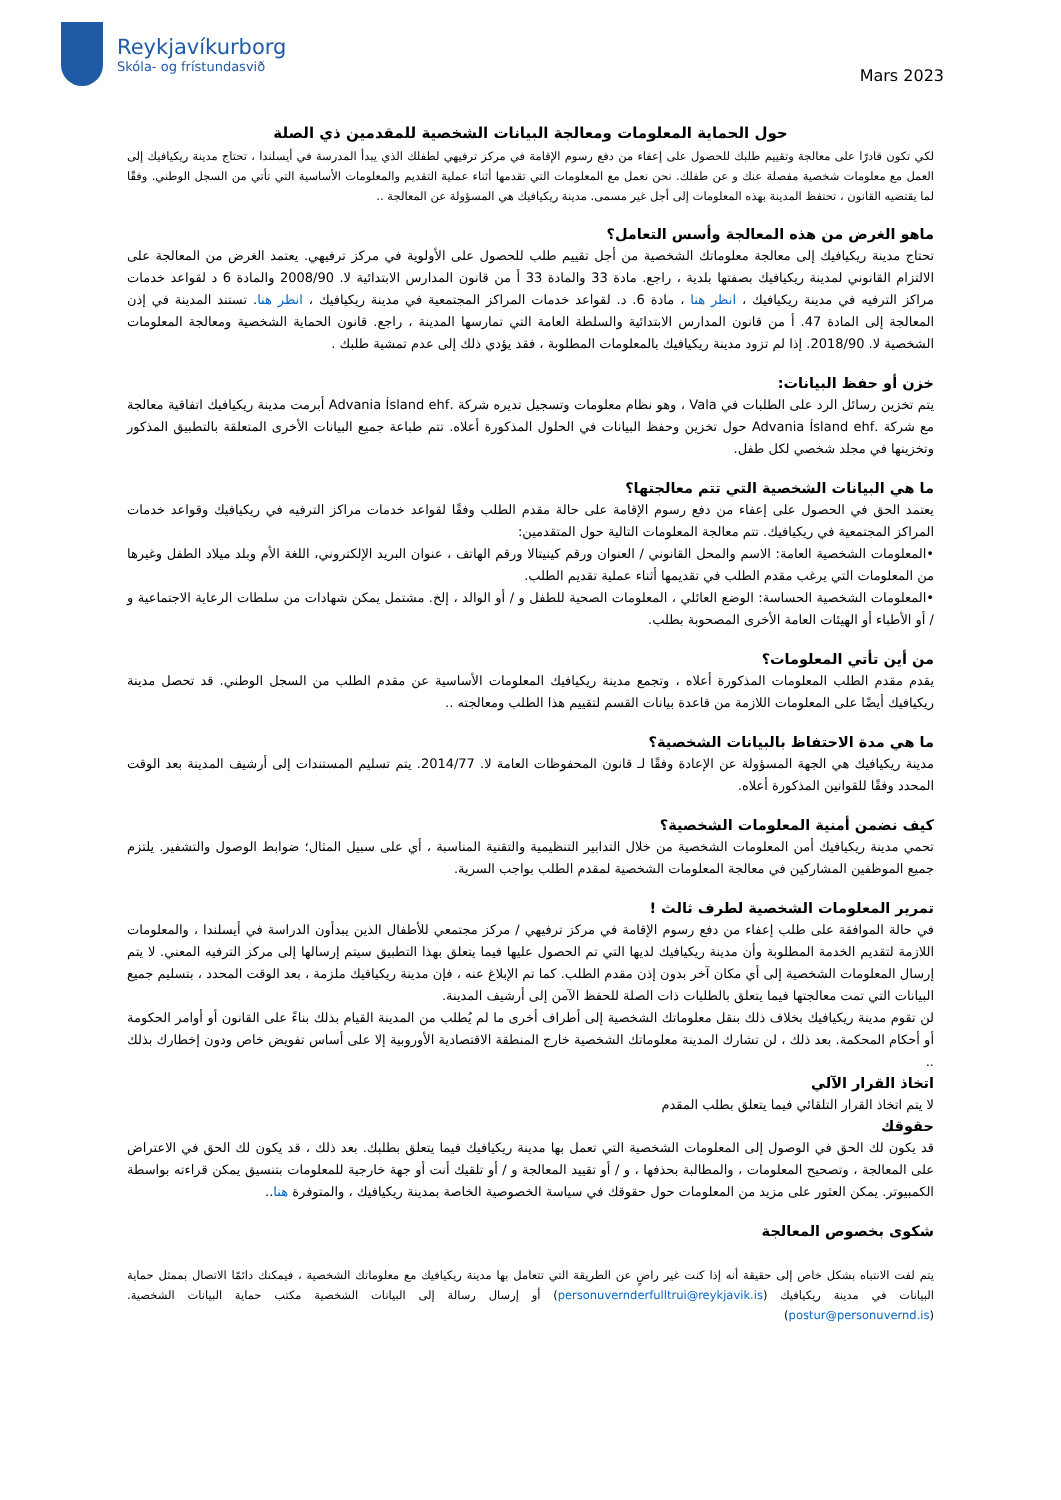Reykjavíkurborg
Skóla- og frístundasvið
Mars 2023
حول الحماية المعلومات ومعالجة البيانات الشخصية للمقدمين ذي الصلة
لكي تكون قادرًا على معالجة وتقييم طلبك للحصول على إعفاء من دفع رسوم الإقامة في مركز ترفيهي لطفلك الذي يبدأ المدرسة في أيسلندا ، تحتاج مدينة ريكيافيك إلى العمل مع معلومات شخصية مفصلة عنك و عن طفلك. نحن نعمل مع المعلومات التي تقدمها أثناء عملية التقديم والمعلومات الأساسية التي تأتي من السجل الوطني. وفقًا لما يقتضيه القانون ، تحتفظ المدينة بهذه المعلومات إلى أجل غير مسمى. مدينة ريكيافيك هي المسؤولة عن المعالجة ..
ماهو الغرض من هذه المعالجة وأسس التعامل؟
تحتاج مدينة ريكيافيك إلى معالجة معلوماتك الشخصية من أجل تقييم طلب للحصول على الأولوية في مركز ترفيهي. يعتمد الغرض من المعالجة على الالتزام القانوني لمدينة ريكيافيك بصفتها بلدية ، راجع. مادة 33 والمادة 33 أ من قانون المدارس الابتدائية لا. 2008/90 والمادة 6 د لقواعد خدمات مراكز الترفيه في مدينة ريكيافيك ، انظر هنا ، مادة 6. د. لقواعد خدمات المراكز المجتمعية في مدينة ريكيافيك ، انظر هنا. تستند المدينة في إذن المعالجة إلى المادة 47. أ من قانون المدارس الابتدائية والسلطة العامة التي تمارسها المدينة ، راجع. قانون الحماية الشخصية ومعالجة المعلومات الشخصية لا. 2018/90. إذا لم تزود مدينة ريكيافيك بالمعلومات المطلوبة ، فقد يؤدي ذلك إلى عدم تمشية طلبك .
خزن أو حفظ البيانات:
يتم تخزين رسائل الرد على الطلبات في Vala ، وهو نظام معلومات وتسجيل تديره شركة .Advania Ísland ehf أبرمت مدينة ريكيافيك اتفاقية معالجة مع شركة .Advania Ísland ehf حول تخزين وحفظ البيانات في الحلول المذكورة أعلاه. تتم طباعة جميع البيانات الأخرى المتعلقة بالتطبيق المذكور وتخزينها في مجلد شخصي لكل طفل.
ما هي البيانات الشخصية التي تتم معالجتها؟
يعتمد الحق في الحصول على إعفاء من دفع رسوم الإقامة على حالة مقدم الطلب وفقًا لقواعد خدمات مراكز الترفيه في ريكيافيك وقواعد خدمات المراكز المجتمعية في ريكيافيك. تتم معالجة المعلومات التالية حول المتقدمين:
•المعلومات الشخصية العامة: الاسم والمحل القانوني / العنوان ورقم كينيتالا ورقم الهاتف ، عنوان البريد الإلكتروني، اللغة الأم وبلد ميلاد الطفل وغيرها من المعلومات التي يرغب مقدم الطلب في تقديمها أثناء عملية تقديم الطلب.
•المعلومات الشخصية الحساسة: الوضع العائلي ، المعلومات الصحية للطفل و / أو الوالد ، إلخ. مشتمل يمكن شهادات من سلطات الرعاية الاجتماعية و / أو الأطباء أو الهيئات العامة الأخرى المصحوبة بطلب.
من أين تأتي المعلومات؟
يقدم مقدم الطلب المعلومات المذكورة أعلاه ، وتجمع مدينة ريكيافيك المعلومات الأساسية عن مقدم الطلب من السجل الوطني. قد تحصل مدينة ريكيافيك أيضًا على المعلومات اللازمة من قاعدة بيانات القسم لتقييم هذا الطلب ومعالجته ..
ما هي مدة الاحتفاظ بالبيانات الشخصية؟
مدينة ريكيافيك هي الجهة المسؤولة عن الإعادة وفقًا لـ قانون المحفوظات العامة لا. 2014/77. يتم تسليم المستندات إلى أرشيف المدينة بعد الوقت المحدد وفقًا للقوانين المذكورة أعلاه.
كيف نضمن أمنية المعلومات الشخصية؟
تحمي مدينة ريكيافيك أمن المعلومات الشخصية من خلال التدابير التنظيمية والتقنية المناسبة ، أي على سبيل المثال؛ ضوابط الوصول والتشفير. يلتزم جميع الموظفين المشاركين في معالجة المعلومات الشخصية لمقدم الطلب بواجب السرية.
تمرير المعلومات الشخصية لطرف ثالث !
في حالة الموافقة على طلب إعفاء من دفع رسوم الإقامة في مركز ترفيهي / مركز مجتمعي للأطفال الذين يبدأون الدراسة في أيسلندا ، والمعلومات اللازمة لتقديم الخدمة المطلوبة وأن مدينة ريكيافيك لديها التي تم الحصول عليها فيما يتعلق بهذا التطبيق سيتم إرسالها إلى مركز الترفيه المعني. لا يتم إرسال المعلومات الشخصية إلى أي مكان آخر بدون إذن مقدم الطلب. كما تم الإبلاغ عنه ، فإن مدينة ريكيافيك ملزمة ، بعد الوقت المحدد ، بتسليم جميع البيانات التي تمت معالجتها فيما يتعلق بالطلبات ذات الصلة للحفظ الآمن إلى أرشيف المدينة.
لن تقوم مدينة ريكيافيك بخلاف ذلك بنقل معلوماتك الشخصية إلى أطراف أخرى ما لم يُطلب من المدينة القيام بذلك بناءً على القانون أو أوامر الحكومة أو أحكام المحكمة. بعد ذلك ، لن تشارك المدينة معلوماتك الشخصية خارج المنطقة الاقتصادية الأوروبية إلا على أساس تفويض خاص ودون إخطارك بذلك ..
اتخاذ القرار الآلي
لا يتم اتخاذ القرار التلقائي فيما يتعلق بطلب المقدم
حقوقك
قد يكون لك الحق في الوصول إلى المعلومات الشخصية التي تعمل بها مدينة ريكيافيك فيما يتعلق بطلبك. بعد ذلك ، قد يكون لك الحق في الاعتراض على المعالجة ، وتصحيح المعلومات ، والمطالبة بحذفها ، و / أو تقييد المعالجة و / أو تلقيك أنت أو جهة خارجية للمعلومات بتنسيق يمكن قراءته بواسطة الكمبيوتر. يمكن العثور على مزيد من المعلومات حول حقوقك في سياسة الخصوصية الخاصة بمدينة ريكيافيك ، والمتوفرة هنا..
شكوى بخصوص المعالجة
يتم لفت الانتباه بشكل خاص إلى حقيقة أنه إذا كنت غير راضٍ عن الطريقة التي تتعامل بها مدينة ريكيافيك مع معلوماتك الشخصية ، فيمكنك دائمًا الاتصال بممثل حماية البيانات في مدينة ريكيافيك (personuvernderfulltrui@reykjavik.is) أو إرسال رسالة إلى البيانات الشخصية مكتب حماية البيانات الشخصية.(postur@personuvernd.is)